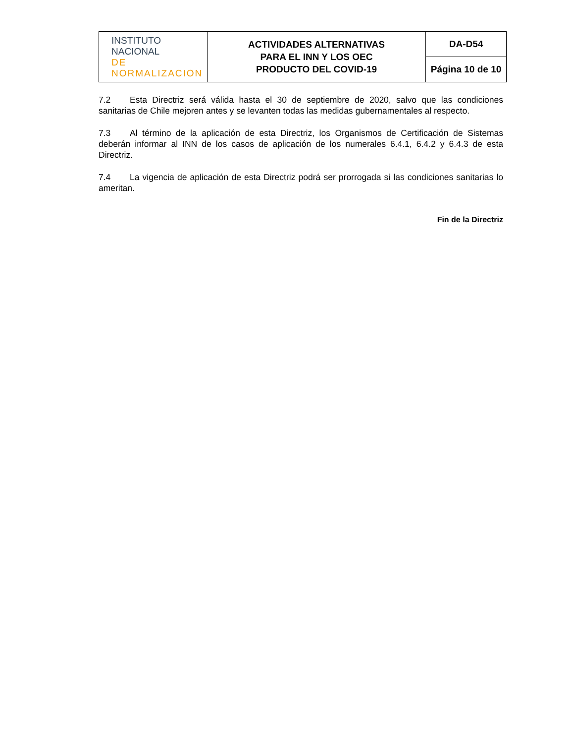| INSTITUTO NACIONAL DE NORMALIZACION | ACTIVIDADES ALTERNATIVAS PARA EL INN Y LOS OEC PRODUCTO DEL COVID-19 | DA-D54 |
| | | Página 10 de 10 |
7.2 Esta Directriz será válida hasta el 30 de septiembre de 2020, salvo que las condiciones sanitarias de Chile mejoren antes y se levanten todas las medidas gubernamentales al respecto.
7.3 Al término de la aplicación de esta Directriz, los Organismos de Certificación de Sistemas deberán informar al INN de los casos de aplicación de los numerales 6.4.1, 6.4.2 y 6.4.3 de esta Directriz.
7.4 La vigencia de aplicación de esta Directriz podrá ser prorrogada si las condiciones sanitarias lo ameritan.
Fin de la Directriz